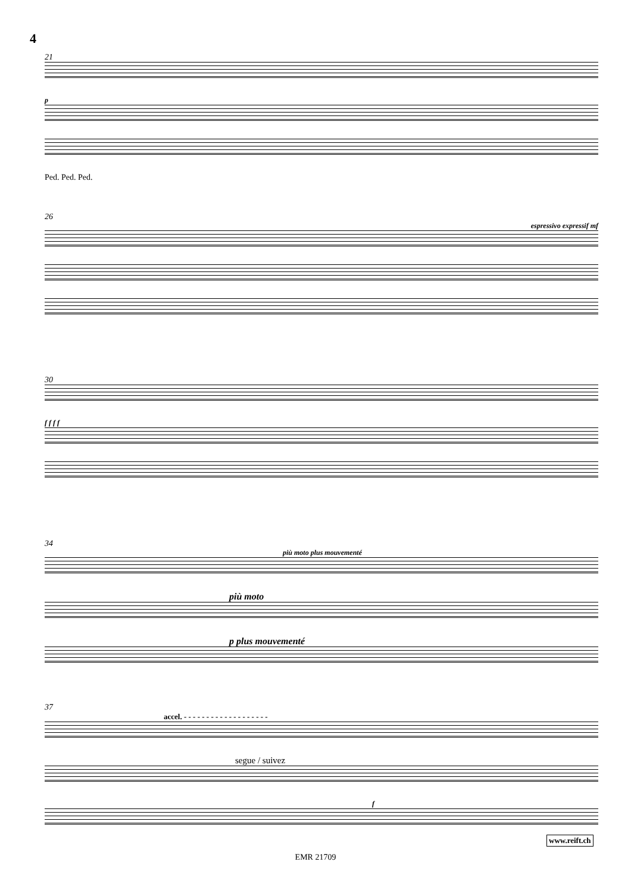4
21
p
Ped. Ped. Ped.
26
espressivo expressif mf
30
f f f f
34
più moto plus mouvementé
più moto
p plus mouvementé
37
accel. - - - - - - - - - - - - - - - - - - -
segue / suivez
f
www.reift.ch
EMR 21709